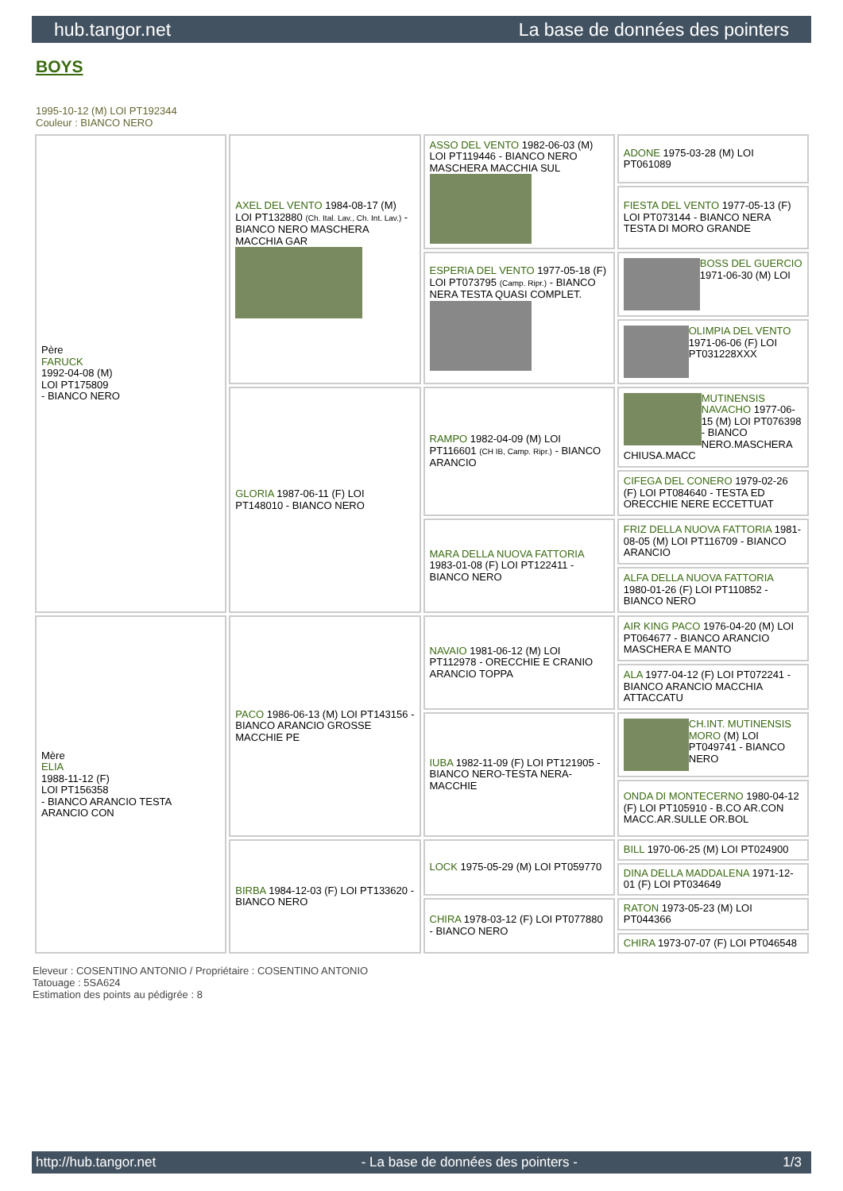hub.tangor.net La base de données des pointers
BOYS
1995-10-12 (M) LOI PT192344
Couleur : BIANCO NERO
| Père FARUCK 1992-04-08 (M) LOI PT175809 - BIANCO NERO | AXEL DEL VENTO 1984-08-17 (M) LOI PT132880 (Ch. Ital. Lav., Ch. Int. Lav.) - BIANCO NERO MASCHERA MACCHIA GAR | ASSO DEL VENTO 1982-06-03 (M) LOI PT119446 - BIANCO NERO MASCHERA MACCHIA SUL | ADONE 1975-03-28 (M) LOI PT061089 |
| | | | FIESTA DEL VENTO 1977-05-13 (F) LOI PT073144 - BIANCO NERA TESTA DI MORO GRANDE |
| | | ESPERIA DEL VENTO 1977-05-18 (F) LOI PT073795 (Camp. Ripr.) - BIANCO NERA TESTA QUASI COMPLET. | BOSS DEL GUERCIO 1971-06-30 (M) LOI |
| | | | OLIMPIA DEL VENTO 1971-06-06 (F) LOI PT031228XXX |
| | GLORIA 1987-06-11 (F) LOI PT148010 - BIANCO NERO | RAMPO 1982-04-09 (M) LOI PT116601 (CH IB, Camp. Ripr.) - BIANCO ARANCIO | MUTINENSIS NAVACHO 1977-06-15 (M) LOI PT076398 - BIANCO NERO.MASCHERA CHIUSA.MACC |
| | | | CIFEGA DEL CONERO 1979-02-26 (F) LOI PT084640 - TESTA ED ORECCHIE NERE ECCETTUAT |
| | | MARA DELLA NUOVA FATTORIA 1983-01-08 (F) LOI PT122411 - BIANCO NERO | FRIZ DELLA NUOVA FATTORIA 1981-08-05 (M) LOI PT116709 - BIANCO ARANCIO |
| | | | ALFA DELLA NUOVA FATTORIA 1980-01-26 (F) LOI PT110852 - BIANCO NERO |
| Mère ELIA 1988-11-12 (F) LOI PT156358 - BIANCO ARANCIO TESTA ARANCIO CON | PACO 1986-06-13 (M) LOI PT143156 - BIANCO ARANCIO GROSSE MACCHIE PE | NAVAIO 1981-06-12 (M) LOI PT112978 - ORECCHIE E CRANIO ARANCIO TOPPA | AIR KING PACO 1976-04-20 (M) LOI PT064677 - BIANCO ARANCIO MASCHERA E MANTO |
| | | | ALA 1977-04-12 (F) LOI PT072241 - BIANCO ARANCIO MACCHIA ATTACCATU |
| | | IUBA 1982-11-09 (F) LOI PT121905 - BIANCO NERO-TESTA NERA-MACCHIE | CH.INT. MUTINENSIS MORO (M) LOI PT049741 - BIANCO NERO |
| | | | ONDA DI MONTECERNO 1980-04-12 (F) LOI PT105910 - B.CO AR.CON MACC.AR.SULLE OR.BOL |
| | BIRBA 1984-12-03 (F) LOI PT133620 - BIANCO NERO | LOCK 1975-05-29 (M) LOI PT059770 | BILL 1970-06-25 (M) LOI PT024900 |
| | | | DINA DELLA MADDALENA 1971-12-01 (F) LOI PT034649 |
| | | CHIRA 1978-03-12 (F) LOI PT077880 - BIANCO NERO | RATON 1973-05-23 (M) LOI PT044366 |
| | | | CHIRA 1973-07-07 (F) LOI PT046548 |
Eleveur : COSENTINO ANTONIO / Propriétaire : COSENTINO ANTONIO
Tatouage : 5SA624
Estimation des points au pédigrée : 8
http://hub.tangor.net - La base de données des pointers - 1/3